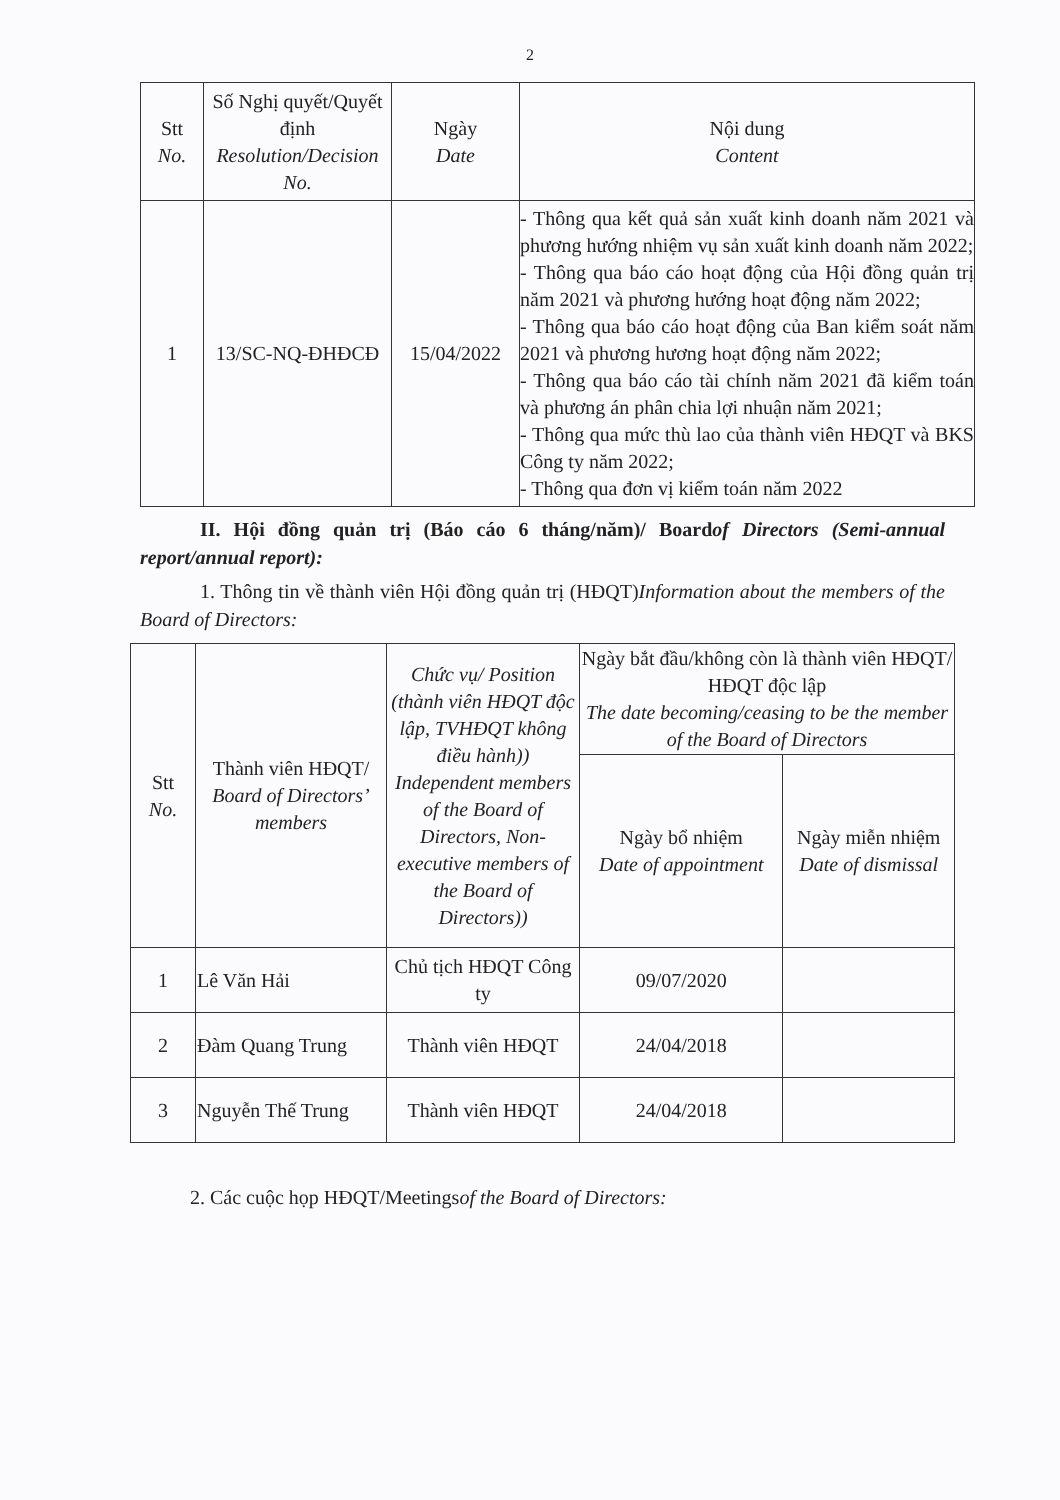2
| Stt No. | Số Nghị quyết/Quyết định Resolution/Decision No. | Ngày Date | Nội dung Content |
| --- | --- | --- | --- |
| 1 | 13/SC-NQ-ĐHĐCĐ | 15/04/2022 | - Thông qua kết quả sản xuất kinh doanh năm 2021 và phương hướng nhiệm vụ sản xuất kinh doanh năm 2022; - Thông qua báo cáo hoạt động của Hội đồng quản trị năm 2021 và phương hướng hoạt động năm 2022; - Thông qua báo cáo hoạt động của Ban kiểm soát năm 2021 và phương hương hoạt động năm 2022; - Thông qua báo cáo tài chính năm 2021 đã kiểm toán và phương án phân chia lợi nhuận năm 2021; - Thông qua mức thù lao của thành viên HĐQT và BKS Công ty năm 2022; - Thông qua đơn vị kiểm toán năm 2022 |
II. Hội đồng quản trị (Báo cáo 6 tháng/năm)/ Boardof Directors (Semi-annual report/annual report):
1. Thông tin về thành viên Hội đồng quản trị (HĐQT)Information about the members of the Board of Directors:
| Stt No. | Thành viên HĐQT/ Board of Directors’ members | Chức vụ/ Position (thành viên HĐQT độc lập, TVHĐQT không điều hành)) Independent members of the Board of Directors, Non-executive members of the Board of Directors)) | Ngày bắt đầu/không còn là thành viên HĐQT/ HĐQT độc lập The date becoming/ceasing to be the member of the Board of Directors | |
| --- | --- | --- | --- | --- |
| | | | Ngày bổ nhiệm Date of appointment | Ngày miễn nhiệm Date of dismissal |
| 1 | Lê Văn Hải | Chủ tịch HĐQT Công ty | 09/07/2020 | |
| 2 | Đàm Quang Trung | Thành viên HĐQT | 24/04/2018 | |
| 3 | Nguyễn Thế Trung | Thành viên HĐQT | 24/04/2018 | |
2. Các cuộc họp HĐQT/Meetingsof the Board of Directors: